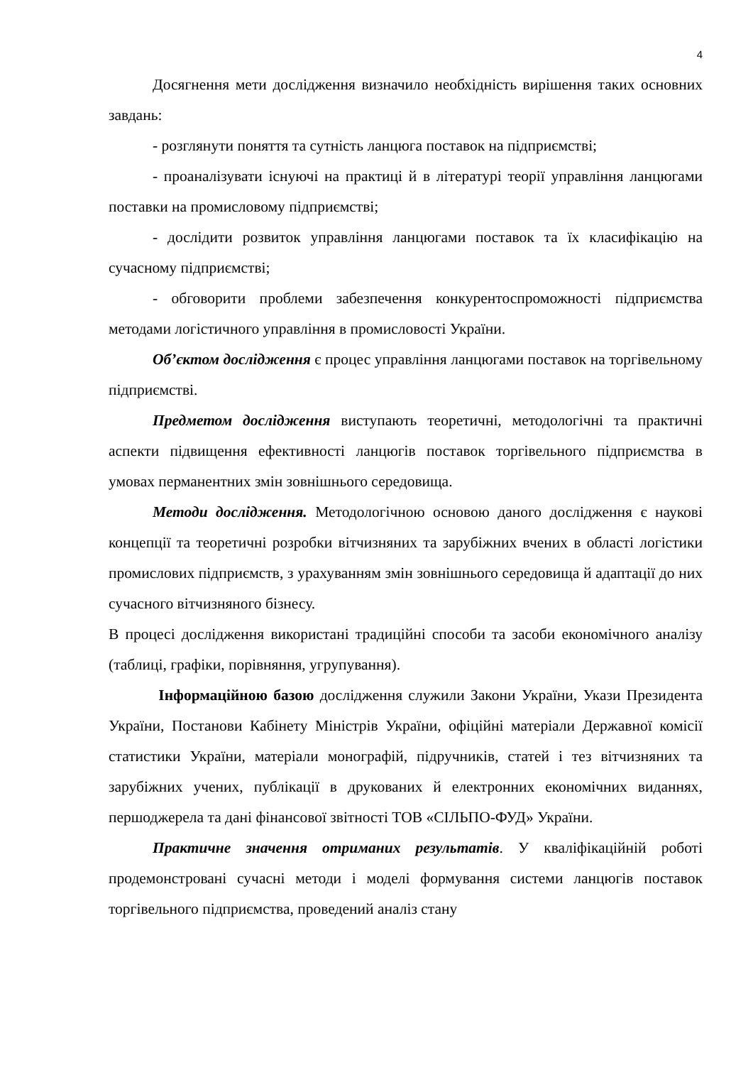4
Досягнення мети дослідження визначило необхідність вирішення таких основних завдань:
- розглянути поняття та сутність ланцюга поставок на підприємстві;
- проаналізувати існуючі на практиці й в літературі теорії управління ланцюгами поставки на промисловому підприємстві;
- дослідити розвиток управління ланцюгами поставок та їх класифікацію на сучасному підприємстві;
- обговорити проблеми забезпечення конкурентоспроможності підприємства методами логістичного управління в промисловості України.
Об’єктом дослідження є процес управління ланцюгами поставок на торгівельному підприємстві.
Предметом дослідження виступають теоретичні, методологічні та практичні аспекти підвищення ефективності ланцюгів поставок торгівельного підприємства в умовах перманентних змін зовнішнього середовища.
Методи дослідження. Методологічною основою даного дослідження є наукові концепції та теоретичні розробки вітчизняних та зарубіжних вчених в області логістики промислових підприємств, з урахуванням змін зовнішнього середовища й адаптації до них сучасного вітчизняного бізнесу.
В процесі дослідження використані традиційні способи та засоби економічного аналізу (таблиці, графіки, порівняння, угрупування).
Інформаційною базою дослідження служили Закони України, Укази Президента України, Постанови Кабінету Міністрів України, офіційні матеріали Державної комісії статистики України, матеріали монографій, підручників, статей і тез вітчизняних та зарубіжних учених, публікації в друкованих й електронних економічних виданнях, першоджерела та дані фінансової звітності ТОВ «СІЛЬПО-ФУД» України.
Практичне значення отриманих результатів. У кваліфікаційній роботі продемонстровані сучасні методи і моделі формування системи ланцюгів поставок торгівельного підприємства, проведений аналіз стану